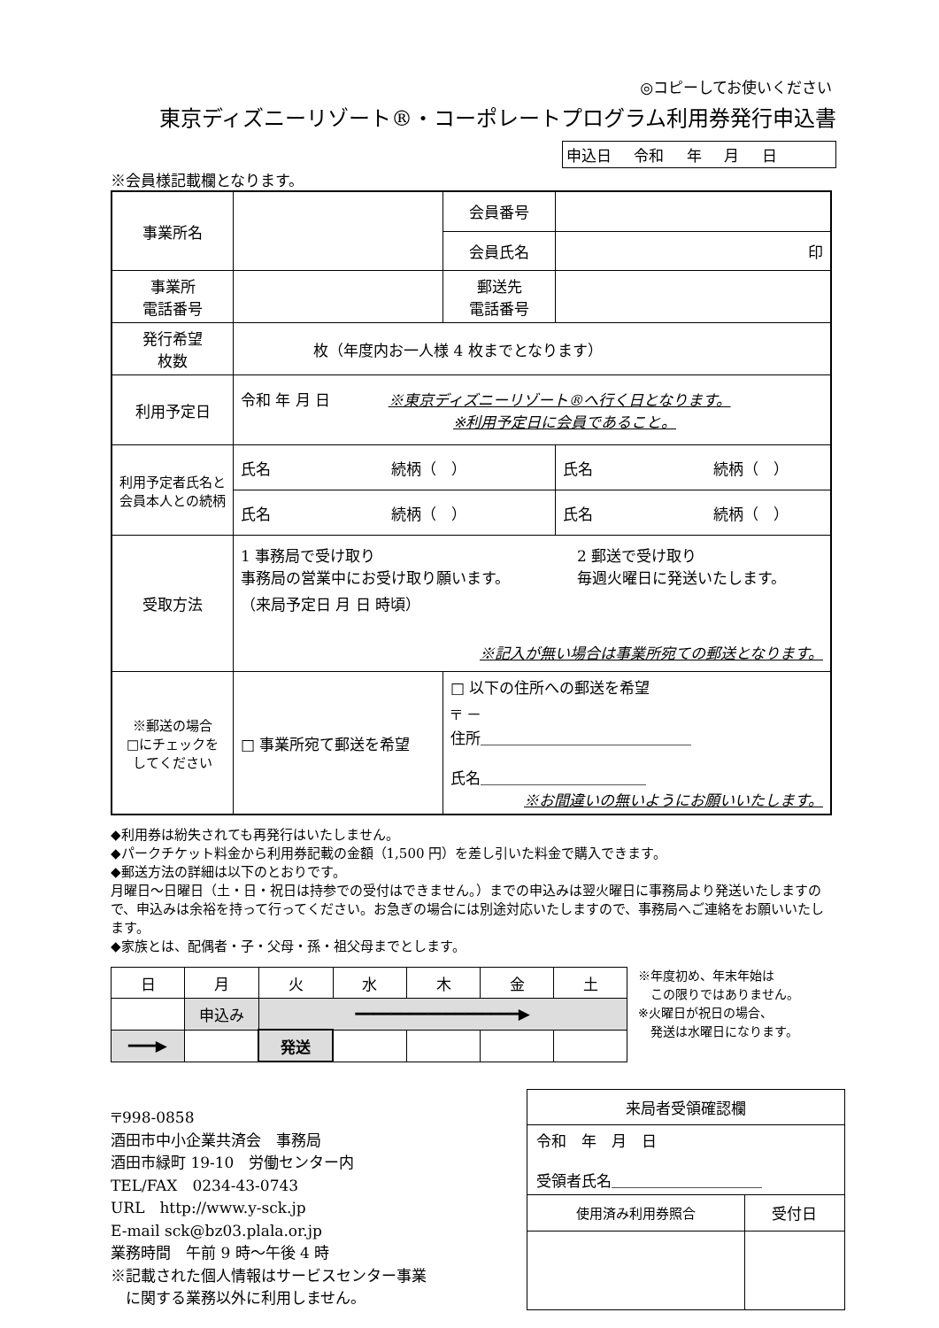◎コピーしてお使いください
東京ディズニーリゾート®・コーポレートプログラム利用券発行申込書
申込日 令和 年 月 日
※会員様記載欄となります。
| 事業所名 | | 会員番号 | |
| | | 会員氏名 | 印 |
| 事業所 電話番号 | | 郵送先 電話番号 | |
| 発行希望 枚数 | 枚（年度内お一人様 4 枚までとなります） | | |
| 利用予定日 | 令和 年 月 日 ※東京ディズニーリゾート®へ行く日となります。 ※利用予定日に会員であること。 | | |
| 利用予定者氏名と会員本人との続柄 | 氏名 続柄（ ） | | 氏名 続柄（ ） |
| | 氏名 続柄（ ） | | 氏名 続柄（ ） |
| 受取方法 | 1 事務局で受け取り 事務局の営業中にお受け取り願います。 （来局予定日 月 日 時頃） 2 郵送で受け取り 毎週火曜日に発送いたします。 ※記入が無い場合は事業所宛ての郵送となります。 | | |
| ※郵送の場合 □にチェックを してください | □ 事業所宛て郵送を希望 | □ 以下の住所への郵送を希望 〒 － 住所＿＿＿＿＿＿＿＿＿＿＿＿＿＿ 氏名＿＿＿＿＿＿＿＿＿＿＿ ※お間違いの無いようにお願いいたします。 | |
◆利用券は紛失されても再発行はいたしません。
◆パークチケット料金から利用券記載の金額（1,500 円）を差し引いた料金で購入できます。
◆郵送方法の詳細は以下のとおりです。
月曜日～日曜日（土・日・祝日は持参での受付はできません。）までの申込みは翌火曜日に事務局より発送いたしますので、申込みは余裕を持って行ってください。お急ぎの場合には別途対応いたしますので、事務局へご連絡をお願いいたします。
◆家族とは、配偶者・子・父母・孫・祖父母までとします。
| 日 | 月 | 火 | 水 | 木 | 金 | 土 |
| | 申込み | ━━━━━━━━━━━━━━━━━━▶ | | | | |
| ━━━▶ | | 発送 | | | | |
※年度初め、年末年始は
　この限りではありません。
※火曜日が祝日の場合、
　発送は水曜日になります。
〒998-0858
酒田市中小企業共済会　事務局
酒田市緑町 19-10　労働センター内
TEL/FAX　0234-43-0743
URL　http://www.y-sck.jp
E-mail sck@bz03.plala.or.jp
業務時間　午前 9 時～午後 4 時
※記載された個人情報はサービスセンター事業
　に関する業務以外に利用しません。
| 来局者受領確認欄 | |
| 令和 年 月 日 受領者氏名＿＿＿＿＿＿＿＿＿＿ | |
| 使用済み利用券照合 | 受付日 |